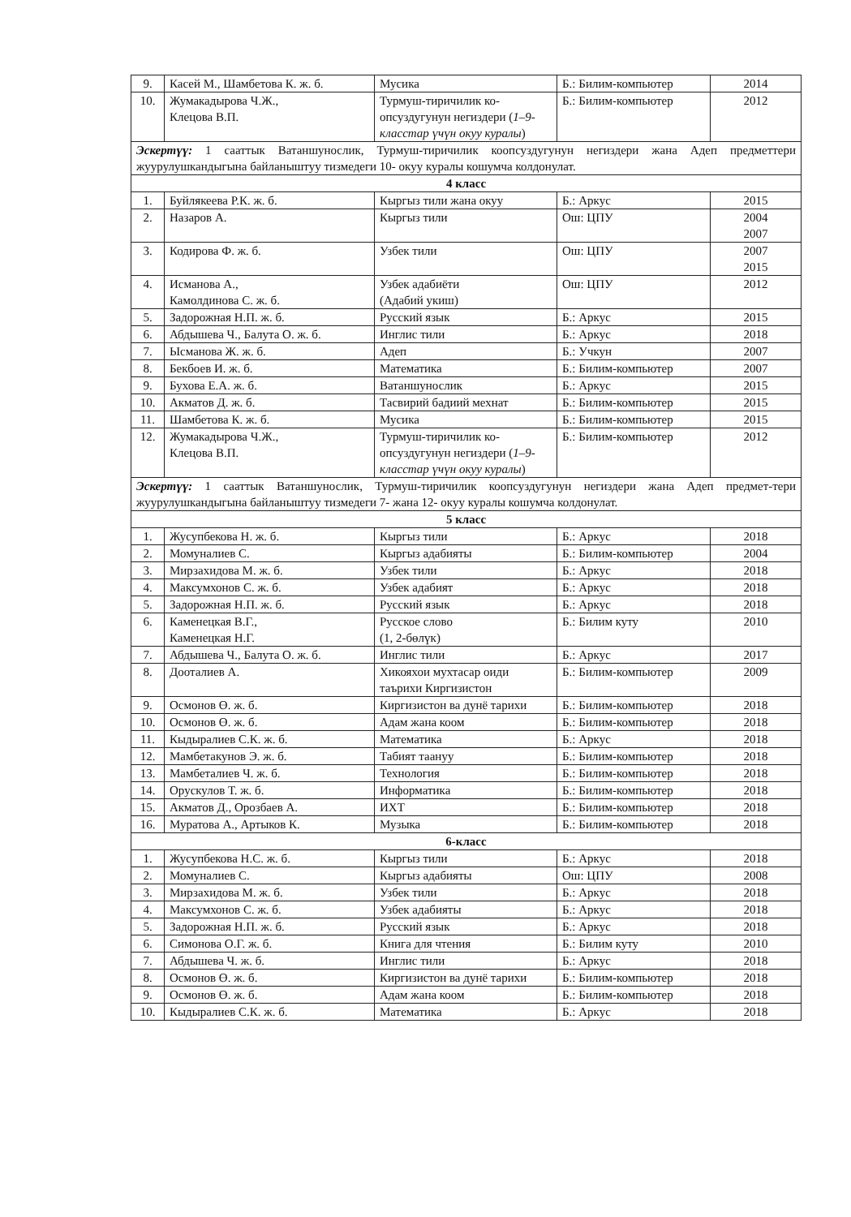| 9. | Касей М., Шамбетова К. ж. б. | Мусика | Б.: Билим-компьютер | 2014 |
| 10. | Жумакадырова Ч.Ж., Клецова В.П. | Турмуш-тиричилик ко-опсуздугунун негиздери ( 1–9-класстар үчүн окуу куралы ) | Б.: Билим-компьютер | 2012 |
| Эскертүү: 1 сааттык Ватаншунослик, Турмуш-тиричилик коопсуздугунун негиздери жана Адеп предметтери жуурулушкандыгына байланыштуу тизмедеги 10- окуу куралы кошумча колдонулат. | | | | |
| 4 класс | | | | |
| 1. | Буйлякеева Р.К. ж. б. | Кыргыз тили жана окуу | Б.: Аркус | 2015 |
| 2. | Назаров А. | Кыргыз тили | Ош: ЦПУ | 2004 2007 |
| 3. | Кодирова Ф. ж. б. | Узбек тили | Ош: ЦПУ | 2007 2015 |
| 4. | Исманова А., Камолдинова С. ж. б. | Узбек адабиёти (Адабий укиш) | Ош: ЦПУ | 2012 |
| 5. | Задорожная Н.П. ж. б. | Русский язык | Б.: Аркус | 2015 |
| 6. | Абдышева Ч., Балута О. ж. б. | Инглис тили | Б.: Аркус | 2018 |
| 7. | Ысманова Ж. ж. б. | Адеп | Б.: Учкун | 2007 |
| 8. | Бекбоев И. ж. б. | Математика | Б.: Билим-компьютер | 2007 |
| 9. | Бухова Е.А. ж. б. | Ватаншунослик | Б.: Аркус | 2015 |
| 10. | Акматов Д. ж. б. | Тасвирий бадиий мехнат | Б.: Билим-компьютер | 2015 |
| 11. | Шамбетова К. ж. б. | Мусика | Б.: Билим-компьютер | 2015 |
| 12. | Жумакадырова Ч.Ж., Клецова В.П. | Турмуш-тиричилик ко-опсуздугунун негиздери ( 1–9-класстар үчүн окуу куралы ) | Б.: Билим-компьютер | 2012 |
| Эскертүү: 1 сааттык Ватаншунослик, Турмуш-тиричилик коопсуздугунун негиздери жана Адеп предмет-тери жуурулушкандыгына байланыштуу тизмедеги 7- жана 12- окуу куралы кошумча колдонулат. | | | | |
| 5 класс | | | | |
| 1. | Жусупбекова Н. ж. б. | Кыргыз тили | Б.: Аркус | 2018 |
| 2. | Момуналиев С. | Кыргыз адабияты | Б.: Билим-компьютер | 2004 |
| 3. | Мирзахидова М. ж. б. | Узбек тили | Б.: Аркус | 2018 |
| 4. | Максумхонов С. ж. б. | Узбек адабият | Б.: Аркус | 2018 |
| 5. | Задорожная Н.П. ж. б. | Русский язык | Б.: Аркус | 2018 |
| 6. | Каменецкая В.Г., Каменецкая Н.Г. | Русское слово (1, 2-бөлүк) | Б.: Билим куту | 2010 |
| 7. | Абдышева Ч., Балута О. ж. б. | Инглис тили | Б.: Аркус | 2017 |
| 8. | Дооталиев А. | Хикояхои мухтасар оиди таърихи Киргизистон | Б.: Билим-компьютер | 2009 |
| 9. | Осмонов Ө. ж. б. | Киргизистон ва дунё тарихи | Б.: Билим-компьютер | 2018 |
| 10. | Осмонов Ө. ж. б. | Адам жана коом | Б.: Билим-компьютер | 2018 |
| 11. | Кыдыралиев С.К. ж. б. | Математика | Б.: Аркус | 2018 |
| 12. | Мамбетакунов Э. ж. б. | Табият таануу | Б.: Билим-компьютер | 2018 |
| 13. | Мамбеталиев Ч. ж. б. | Технология | Б.: Билим-компьютер | 2018 |
| 14. | Орускулов Т. ж. б. | Информатика | Б.: Билим-компьютер | 2018 |
| 15. | Акматов Д., Орозбаев А. | ИХТ | Б.: Билим-компьютер | 2018 |
| 16. | Муратова А., Артыков К. | Музыка | Б.: Билим-компьютер | 2018 |
| 6-класс | | | | |
| 1. | Жусупбекова Н.С. ж. б. | Кыргыз тили | Б.: Аркус | 2018 |
| 2. | Момуналиев С. | Кыргыз адабияты | Ош: ЦПУ | 2008 |
| 3. | Мирзахидова М. ж. б. | Узбек тили | Б.: Аркус | 2018 |
| 4. | Максумхонов С. ж. б. | Узбек адабияты | Б.: Аркус | 2018 |
| 5. | Задорожная Н.П. ж. б. | Русский язык | Б.: Аркус | 2018 |
| 6. | Симонова О.Г. ж. б. | Книга для чтения | Б.: Билим куту | 2010 |
| 7. | Абдышева Ч. ж. б. | Инглис тили | Б.: Аркус | 2018 |
| 8. | Осмонов Ө. ж. б. | Киргизистон ва дунё тарихи | Б.: Билим-компьютер | 2018 |
| 9. | Осмонов Ө. ж. б. | Адам жана коом | Б.: Билим-компьютер | 2018 |
| 10. | Кыдыралиев С.К. ж. б. | Математика | Б.: Аркус | 2018 |